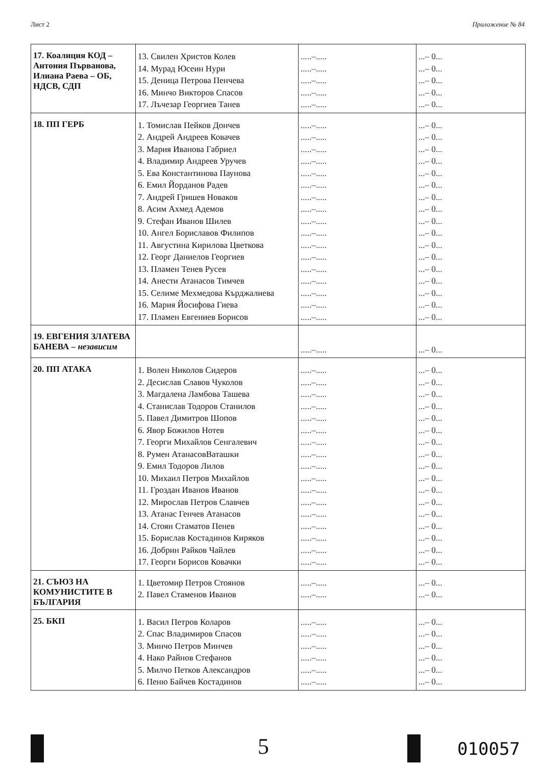Лист 2 Приложение № 84
| 17. Коалиция КОД – Антония Първанова, Илиана Раева – ОБ, НДСВ, СДП | 13. Свилен Христов Колев 14. Мурад Юсеин Нури 15. Деница Петрова Пенчева 16. Минчо Викторов Спасов 17. Лъчезар Георгиев Танев | .....–..... .....–..... .....–..... .....–..... .....–..... | ...– 0... ...– 0... ...– 0... ...– 0... ...– 0... |
| 18. ПП ГЕРБ | 1. Томислав Пейков Дончев 2. Андрей Андреев Ковачев 3. Мария Иванова Габриел 4. Владимир Андреев Уручев 5. Ева Константинова Паунова 6. Емил Йорданов Радев 7. Андрей Гришев Новаков 8. Асим Ахмед Адемов 9. Стефан Иванов Шилев 10. Ангел Бориславов Филипов 11. Августина Кирилова Цветкова 12. Георг Даниелов Георгиев 13. Пламен Тенев Русев 14. Анести Атанасов Тимчев 15. Селиме Мехмедова Кърджалиева 16. Мария Йосифова Гиева 17. Пламен Евгениев Борисов | .....–..... .....–..... .....–..... .....–..... .....–..... .....–..... .....–..... .....–..... .....–..... .....–..... .....–..... .....–..... .....–..... .....–..... .....–..... .....–..... .....–..... | ...– 0... ...– 0... ...– 0... ...– 0... ...– 0... ...– 0... ...– 0... ...– 0... ...– 0... ...– 0... ...– 0... ...– 0... ...– 0... ...– 0... ...– 0... ...– 0... ...– 0... |
| 19. ЕВГЕНИЯ ЗЛАТЕВА БАНЕВА – независим | | .....–..... | ...– 0... |
| 20. ПП АТАКА | 1. Волен Николов Сидеров 2. Десислав Славов Чуколов 3. Магдалена Ламбова Ташева 4. Станислав Тодоров Станилов 5. Павел Димитров Шопов 6. Явор Божилов Нотев 7. Георги Михайлов Сенгалевич 8. Румен АтанасовВаташки 9. Емил Тодоров Лилов 10. Михаил Петров Михайлов 11. Гроздан Иванов Иванов 12. Мирослав Петров Славчев 13. Атанас Генчев Атанасов 14. Стоян Стаматов Пенев 15. Борислав Костадинов Киряков 16. Добрин Райков Чайлев 17. Георги Борисов Ковачки | .....–..... .....–..... .....–..... .....–..... .....–..... .....–..... .....–..... .....–..... .....–..... .....–..... .....–..... .....–..... .....–..... .....–..... .....–..... .....–..... .....–..... | ...– 0... ...– 0... ...– 0... ...– 0... ...– 0... ...– 0... ...– 0... ...– 0... ...– 0... ...– 0... ...– 0... ...– 0... ...– 0... ...– 0... ...– 0... ...– 0... ...– 0... |
| 21. СЪЮЗ НА КОМУНИСТИТЕ В БЪЛГАРИЯ | 1. Цветомир Петров Стоянов 2. Павел Стаменов Иванов | .....–..... .....–..... | ...– 0... ...– 0... |
| 25. БКП | 1. Васил Петров Коларов 2. Спас Владимиров Спасов 3. Минчо Петров Минчев 4. Нако Райнов Стефанов 5. Милчо Петков Александров 6. Пеню Байчев Костадинов | .....–..... .....–..... .....–..... .....–..... .....–..... .....–..... | ...– 0... ...– 0... ...– 0... ...– 0... ...– 0... ...– 0... |
5 010057